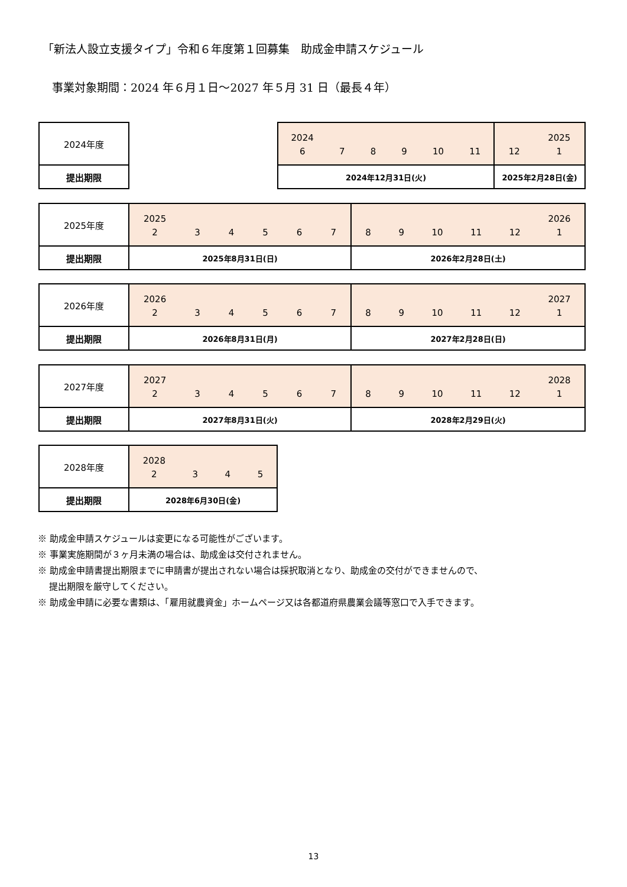「新法人設立支援タイプ」令和６年度第１回募集　助成金申請スケジュール
事業対象期間：2024 年６月１日～2027 年５月 31 日（最長４年）
| 2024年度 |
| 提出期限 |
| 2024 6 7 8 9 10 11 | 12 2025 1 |
| 2024年12月31日(火) | 2025年2月28日(金) |
| 2025年度 | 2025 2 3 4 5 6 7 | 8 9 10 11 12 2026 1 |
| 提出期限 | 2025年8月31日(日) | 2026年2月28日(土) |
| 2026年度 | 2026 2 3 4 5 6 7 | 8 9 10 11 12 2027 1 |
| 提出期限 | 2026年8月31日(月) | 2027年2月28日(日) |
| 2027年度 | 2027 2 3 4 5 6 7 | 8 9 10 11 12 2028 1 |
| 提出期限 | 2027年8月31日(火) | 2028年2月29日(火) |
| 2028年度 | 2028 2 3 4 5 |
| 提出期限 | 2028年6月30日(金) |
※ 助成金申請スケジュールは変更になる可能性がございます。
※ 事業実施期間が３ヶ月未満の場合は、助成金は交付されません。
※ 助成金申請書提出期限までに申請書が提出されない場合は採択取消となり、助成金の交付ができませんので、
提出期限を厳守してください。
※ 助成金申請に必要な書類は、「雇用就農資金」ホームページ又は各都道府県農業会議等窓口で入手できます。
13